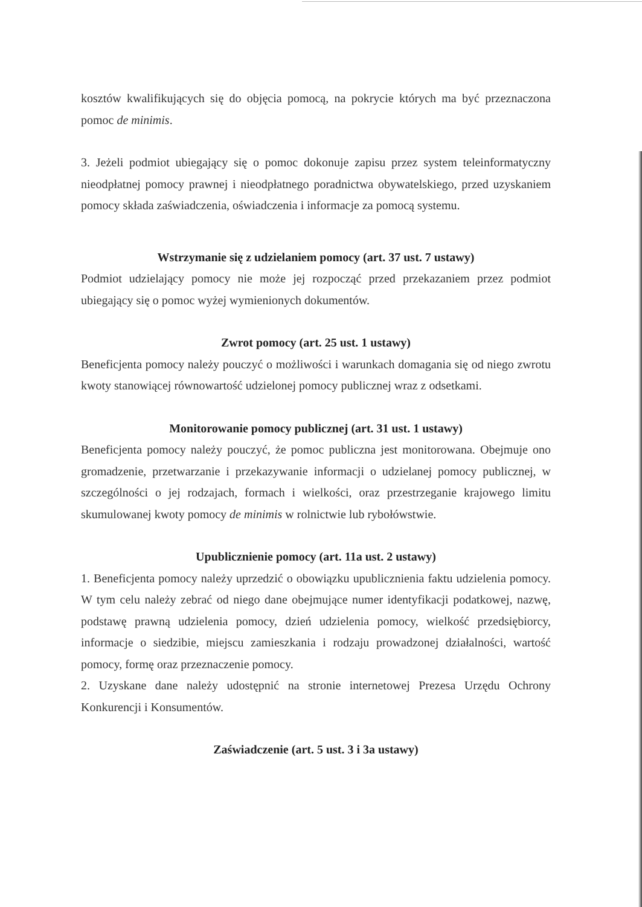kosztów kwalifikujących się do objęcia pomocą, na pokrycie których ma być przeznaczona pomoc de minimis.
3. Jeżeli podmiot ubiegający się o pomoc dokonuje zapisu przez system teleinformatyczny nieodpłatnej pomocy prawnej i nieodpłatnego poradnictwa obywatelskiego, przed uzyskaniem pomocy składa zaświadczenia, oświadczenia i informacje za pomocą systemu.
Wstrzymanie się z udzielaniem pomocy (art. 37 ust. 7 ustawy)
Podmiot udzielający pomocy nie może jej rozpocząć przed przekazaniem przez podmiot ubiegający się o pomoc wyżej wymienionych dokumentów.
Zwrot pomocy (art. 25 ust. 1 ustawy)
Beneficjenta pomocy należy pouczyć o możliwości i warunkach domagania się od niego zwrotu kwoty stanowiącej równowartość udzielonej pomocy publicznej wraz z odsetkami.
Monitorowanie pomocy publicznej (art. 31 ust. 1 ustawy)
Beneficjenta pomocy należy pouczyć, że pomoc publiczna jest monitorowana. Obejmuje ono gromadzenie, przetwarzanie i przekazywanie informacji o udzielanej pomocy publicznej, w szczególności o jej rodzajach, formach i wielkości, oraz przestrzeganie krajowego limitu skumulowanej kwoty pomocy de minimis w rolnictwie lub rybołówstwie.
Upublicznienie pomocy (art. 11a ust. 2 ustawy)
1. Beneficjenta pomocy należy uprzedzić o obowiązku upublicznienia faktu udzielenia pomocy. W tym celu należy zebrać od niego dane obejmujące numer identyfikacji podatkowej, nazwę, podstawę prawną udzielenia pomocy, dzień udzielenia pomocy, wielkość przedsiębiorcy, informacje o siedzibie, miejscu zamieszkania i rodzaju prowadzonej działalności, wartość pomocy, formę oraz przeznaczenie pomocy.
2. Uzyskane dane należy udostępnić na stronie internetowej Prezesa Urzędu Ochrony Konkurencji i Konsumentów.
Zaświadczenie (art. 5 ust. 3 i 3a ustawy)